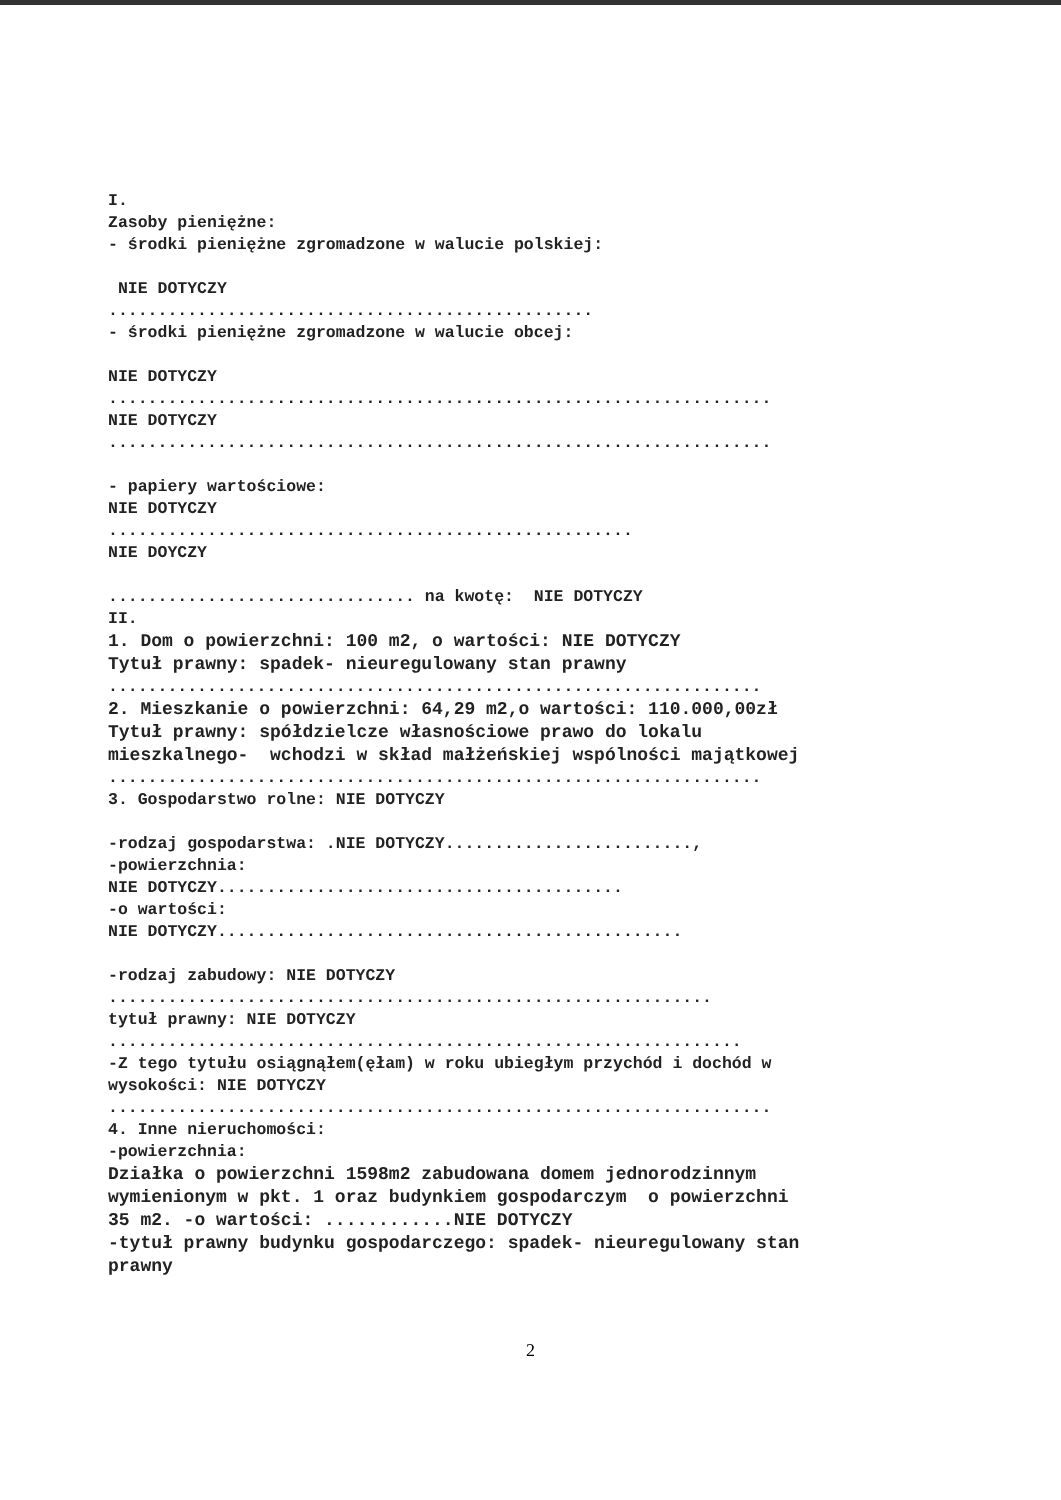I. Zasoby pieniężne: - środki pieniężne zgromadzone w walucie polskiej: NIE DOTYCZY ................................................. - środki pieniężne zgromadzone w walucie obcej: NIE DOTYCZY ................................................................... NIE DOTYCZY ................................................................... - papiery wartościowe: NIE DOTYCZY ..................................................... NIE DOYCZY ............................... na kwotę: NIE DOTYCZY II. 1. Dom o powierzchni: 100 m2, o wartości: NIE DOTYCZY Tytuł prawny: spadek- nieuregulowany stan prawny .................................................................. 2. Mieszkanie o powierzchni: 64,29 m2,o wartości: 110.000,00zł Tytuł prawny: spółdzielcze własnościowe prawo do lokalu mieszkalnego- wchodzi w skład małżeńskiej wspólności majątkowej .................................................................. 3. Gospodarstwo rolne: NIE DOTYCZY -rodzaj gospodarstwa: .NIE DOTYCZY........................., -powierzchnia: NIE DOTYCZY......................................... -o wartości: NIE DOTYCZY............................................... -rodzaj zabudowy: NIE DOTYCZY ............................................................. tytuł prawny: NIE DOTYCZY ................................................................ -Z tego tytułu osiągnąłem(ęłam) w roku ubiegłym przychód i dochód w wysokości: NIE DOTYCZY ................................................................... 4. Inne nieruchomości: -powierzchnia: Działka o powierzchni 1598m2 zabudowana domem jednorodzinnym wymienionym w pkt. 1 oraz budynkiem gospodarczym o powierzchni 35 m2. -o wartości: ............NIE DOTYCZY -tytuł prawny budynku gospodarczego: spadek- nieuregulowany stan prawny
2